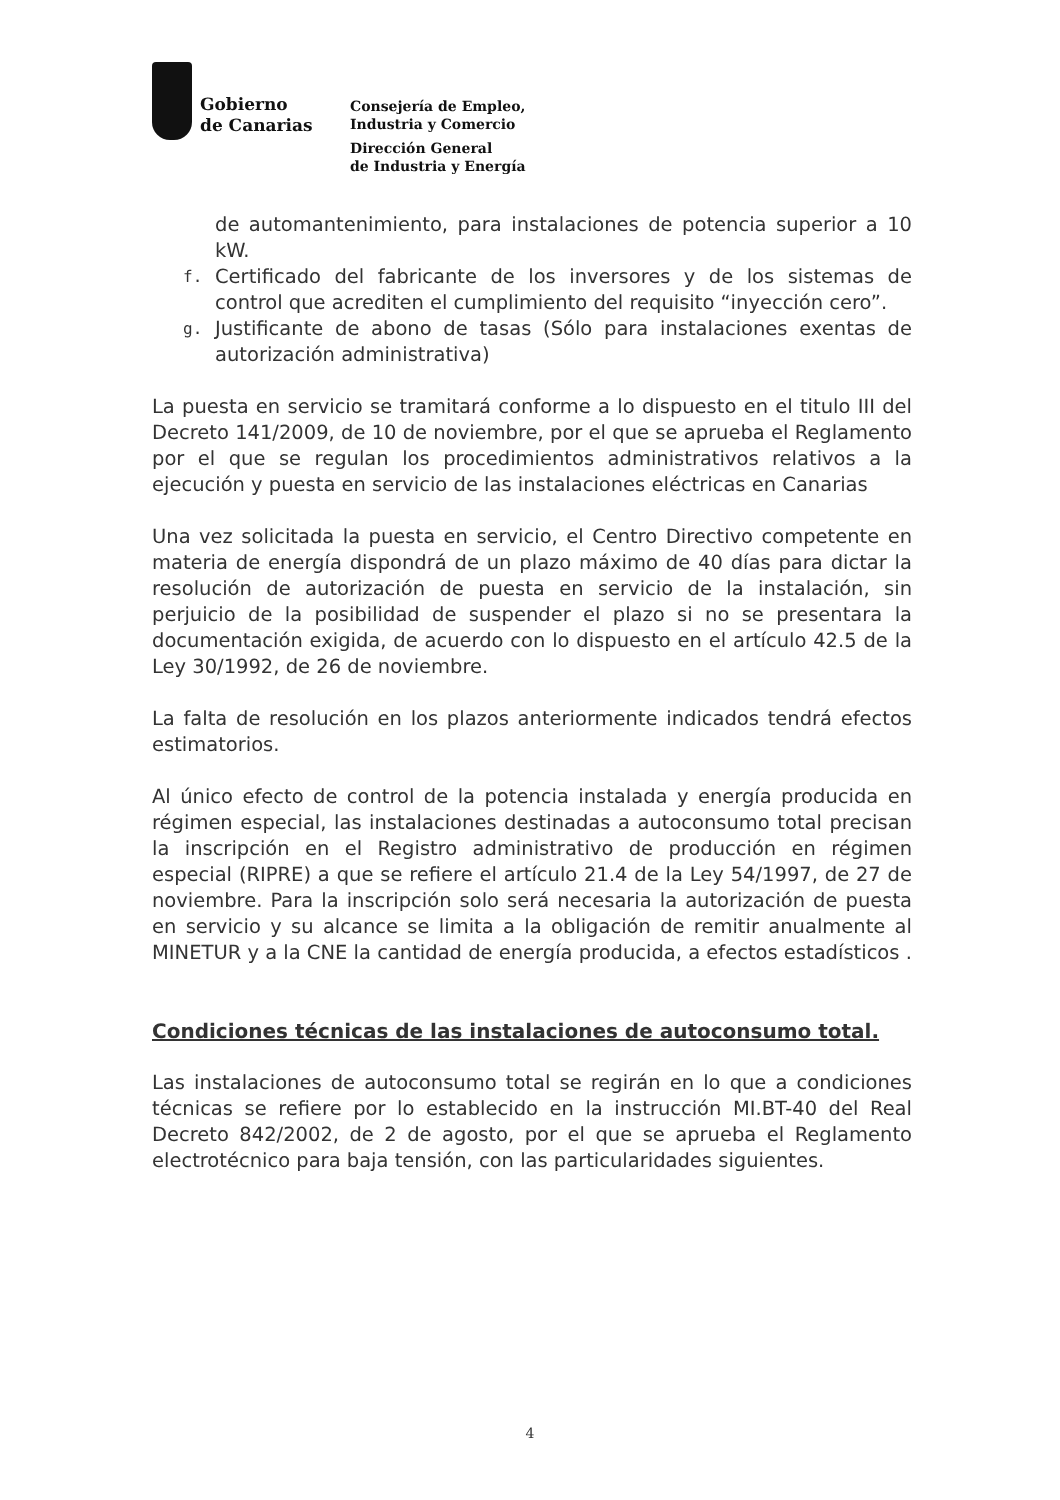Gobierno
de Canarias
Consejería de Empleo,
Industria y Comercio
Dirección General
de Industria y Energía
de automantenimiento, para instalaciones de potencia superior a 10 kW.
f. Certificado del fabricante de los inversores y de los sistemas de control que acrediten el cumplimiento del requisito “inyección cero”.
g. Justificante de abono de tasas (Sólo para instalaciones exentas de autorización administrativa)
La puesta en servicio se tramitará conforme a lo dispuesto en el titulo III del Decreto 141/2009, de 10 de noviembre, por el que se aprueba el Reglamento por el que se regulan los procedimientos administrativos relativos a la ejecución y puesta en servicio de las instalaciones eléctricas en Canarias
Una vez solicitada la puesta en servicio, el Centro Directivo competente en materia de energía dispondrá de un plazo máximo de 40 días para dictar la resolución de autorización de puesta en servicio de la instalación, sin perjuicio de la posibilidad de suspender el plazo si no se presentara la documentación exigida, de acuerdo con lo dispuesto en el artículo 42.5 de la Ley 30/1992, de 26 de noviembre.
La falta de resolución en los plazos anteriormente indicados tendrá efectos estimatorios.
Al único efecto de control de la potencia instalada y energía producida en régimen especial, las instalaciones destinadas a autoconsumo total precisan la inscripción en el Registro administrativo de producción en régimen especial (RIPRE) a que se refiere el artículo 21.4 de la Ley 54/1997, de 27 de noviembre. Para la inscripción solo será necesaria la autorización de puesta en servicio y su alcance se limita a la obligación de remitir anualmente al MINETUR y a la CNE la cantidad de energía producida, a efectos estadísticos .
Condiciones técnicas de las instalaciones de autoconsumo total.
Las instalaciones de autoconsumo total se regirán en lo que a condiciones técnicas se refiere por lo establecido en la instrucción MI.BT-40 del Real Decreto 842/2002, de 2 de agosto, por el que se aprueba el Reglamento electrotécnico para baja tensión, con las particularidades siguientes.
4